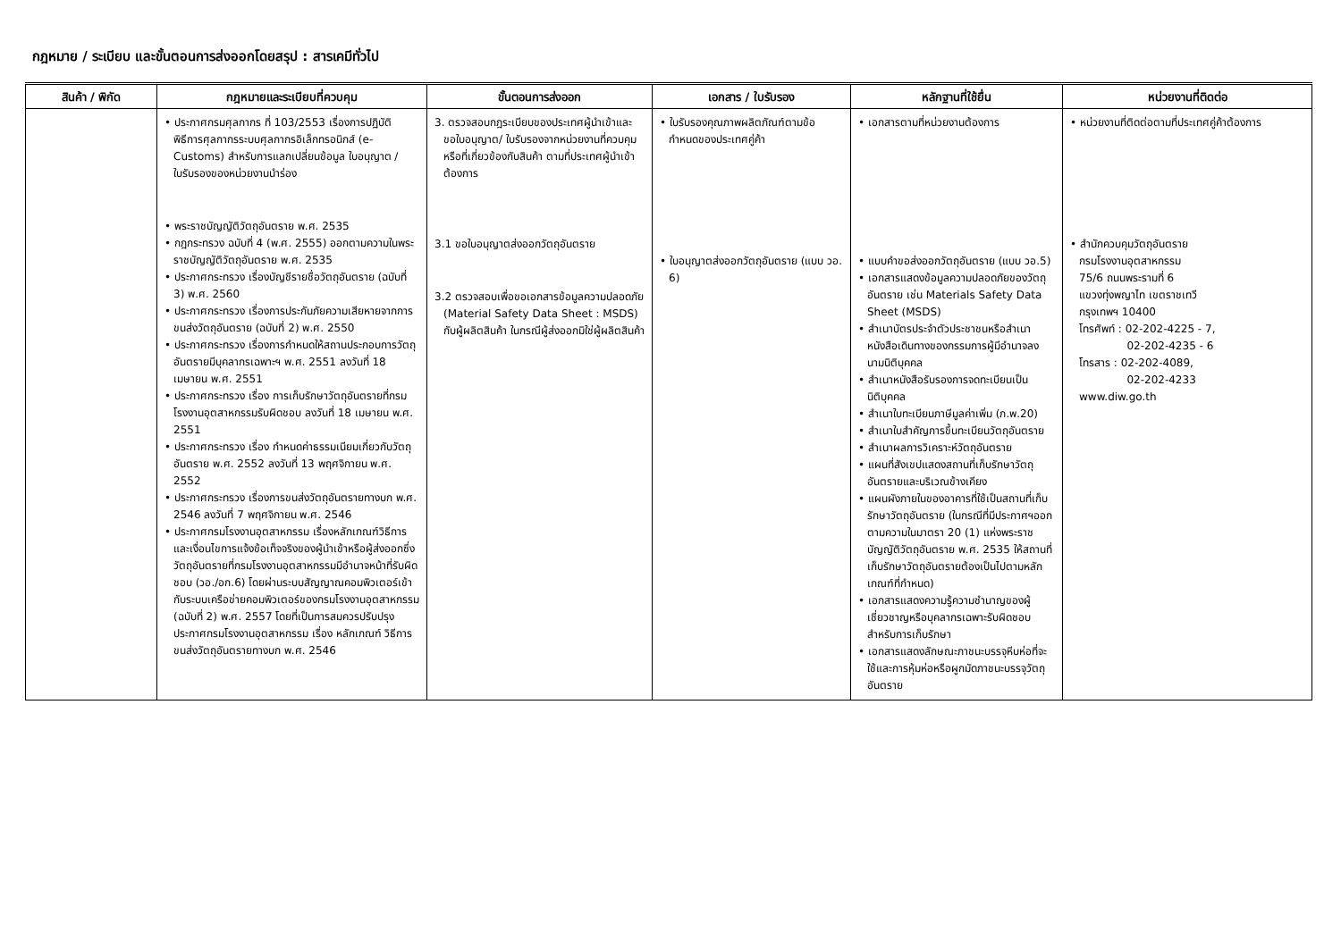กฎหมาย / ระเบียบ และขั้นตอนการส่งออกโดยสรุป : สารเคมีทั่วไป
| สินค้า / พิกัด | กฎหมายและระเบียบที่ควบคุม | ขั้นตอนการส่งออก | เอกสาร / ใบรับรอง | หลักฐานที่ใช้ยื่น | หน่วยงานที่ติดต่อ |
| --- | --- | --- | --- | --- | --- |
| | • ประกาศกรมศุลกากร ที่ 103/2553 เรื่องการปฏิบัติพิธีการศุลกากรระบบศุลกากรอิเล็กทรอนิกส์ (e-Customs) สำหรับการแลกเปลี่ยนข้อมูล ใบอนุญาต / ใบรับรองของหน่วยงานนำร่อง • พระราชบัญญัติวัตถุอันตราย พ.ศ. 2535 • กฎกระทรวง ฉบับที่ 4 (พ.ศ. 2555) ออกตามความในพระราชบัญญัติวัตถุอันตราย พ.ศ. 2535 • ประกาศกระทรวง เรื่องบัญชีรายชื่อวัตถุอันตราย (ฉบับที่ 3) พ.ศ. 2560 • ประกาศกระทรวง เรื่องการประกันภัยความเสียหายจากการขนส่งวัตถุอันตราย (ฉบับที่ 2) พ.ศ. 2550 • ประกาศกระทรวง เรื่องการกำหนดให้สถานประกอบการวัตถุอันตรายมีบุคลากรเฉพาะฯ พ.ศ. 2551 ลงวันที่ 18 เมษายน พ.ศ. 2551 • ประกาศกระทรวง เรื่อง การเก็บรักษาวัตถุอันตรายที่กรมโรงงานอุตสาหกรรมรับผิดชอบ ลงวันที่ 18 เมษายน พ.ศ. 2551 • ประกาศกระทรวง เรื่อง กำหนดค่าธรรมเนียมเกี่ยวกับวัตถุอันตราย พ.ศ. 2552 ลงวันที่ 13 พฤศจิกายน พ.ศ. 2552 • ประกาศกระทรวง เรื่องการขนส่งวัตถุอันตรายทางบก พ.ศ. 2546 ลงวันที่ 7 พฤศจิกายน พ.ศ. 2546 • ประกาศกรมโรงงานอุตสาหกรรม เรื่องหลักเกณฑ์วิธีการ และเงื่อนไขการแจ้งข้อเท็จจริงของผู้นำเข้าหรือผู้ส่งออกซึ่งวัตถุอันตรายที่กรมโรงงานอุตสาหกรรมมีอำนาจหน้าที่รับผิดชอบ (วอ./อก.6) โดยผ่านระบบสัญญาณคอมพิวเตอร์เข้ากับระบบเครือข่ายคอมพิวเตอร์ของกรมโรงงานอุตสาหกรรม (ฉบับที่ 2) พ.ศ. 2557 โดยที่เป็นการสมควรปรับปรุงประกาศกรมโรงงานอุตสาหกรรม เรื่อง หลักเกณฑ์ วิธีการขนส่งวัตถุอันตรายทางบก พ.ศ. 2546 | 3. ตรวจสอบกฎระเบียบของประเทศผู้นำเข้าและขอใบอนุญาต/ ใบรับรองจากหน่วยงานที่ควบคุมหรือที่เกี่ยวข้องกับสินค้า ตามที่ประเทศผู้นำเข้าต้องการ 3.1 ขอใบอนุญาตส่งออกวัตถุอันตราย 3.2 ตรวจสอบเพื่อขอเอกสารข้อมูลความปลอดภัย (Material Safety Data Sheet : MSDS) กับผู้ผลิตสินค้า ในกรณีผู้ส่งออกมิใช่ผู้ผลิตสินค้า | • ใบรับรองคุณภาพผลิตภัณฑ์ตามข้อกำหนดของประเทศคู่ค้า • ใบอนุญาตส่งออกวัตถุอันตราย (แบบ วอ. 6) | • เอกสารตามที่หน่วยงานต้องการ • แบบคำขอส่งออกวัตถุอันตราย (แบบ วอ.5) • เอกสารแสดงข้อมูลความปลอดภัยของวัตถุอันตราย เช่น Materials Safety Data Sheet (MSDS) • สำเนาบัตรประจำตัวประชาชนหรือสำเนาหนังสือเดินทางของกรรมการผู้มีอำนาจลงนามนิติบุคคล • สำเนาหนังสือรับรองการจดทะเบียนเป็นนิติบุคคล • สำเนาใบทะเบียนภาษีมูลค่าเพิ่ม (ภ.พ.20) • สำเนาใบสำคัญการขึ้นทะเบียนวัตถุอันตราย • สำเนาผลการวิเคราะห์วัตถุอันตราย • แผนที่สังเขปแสดงสถานที่เก็บรักษาวัตถุอันตรายและบริเวณข้างเคียง • แผนผังภายในของอาคารที่ใช้เป็นสถานที่เก็บรักษาวัตถุอันตราย (ในกรณีที่มีประกาศฯออกตามความในมาตรา 20 (1) แห่งพระราชบัญญัติวัตถุอันตราย พ.ศ. 2535 ให้สถานที่เก็บรักษาวัตถุอันตรายต้องเป็นไปตามหลักเกณฑ์ที่กำหนด) • เอกสารแสดงความรู้ความชำนาญของผู้เชี่ยวชาญหรือบุคลากรเฉพาะรับผิดชอบสำหรับการเก็บรักษา • เอกสารแสดงลักษณะภาชนะบรรจุหีบห่อที่จะใช้และการหุ้มห่อหรือผูกมัดภาชนะบรรจุวัตถุอันตราย | • หน่วยงานที่ติดต่อตามที่ประเทศคู่ค้าต้องการ • สำนักควบคุมวัตถุอันตราย กรมโรงงานอุตสาหกรรม 75/6 ถนนพระรามที่ 6 แขวงทุ่งพญาไท เขตราชเทวี กรุงเทพฯ 10400 โทรศัพท์ : 02-202-4225 - 7, 02-202-4235 - 6 โทรสาร : 02-202-4089, 02-202-4233 www.diw.go.th |